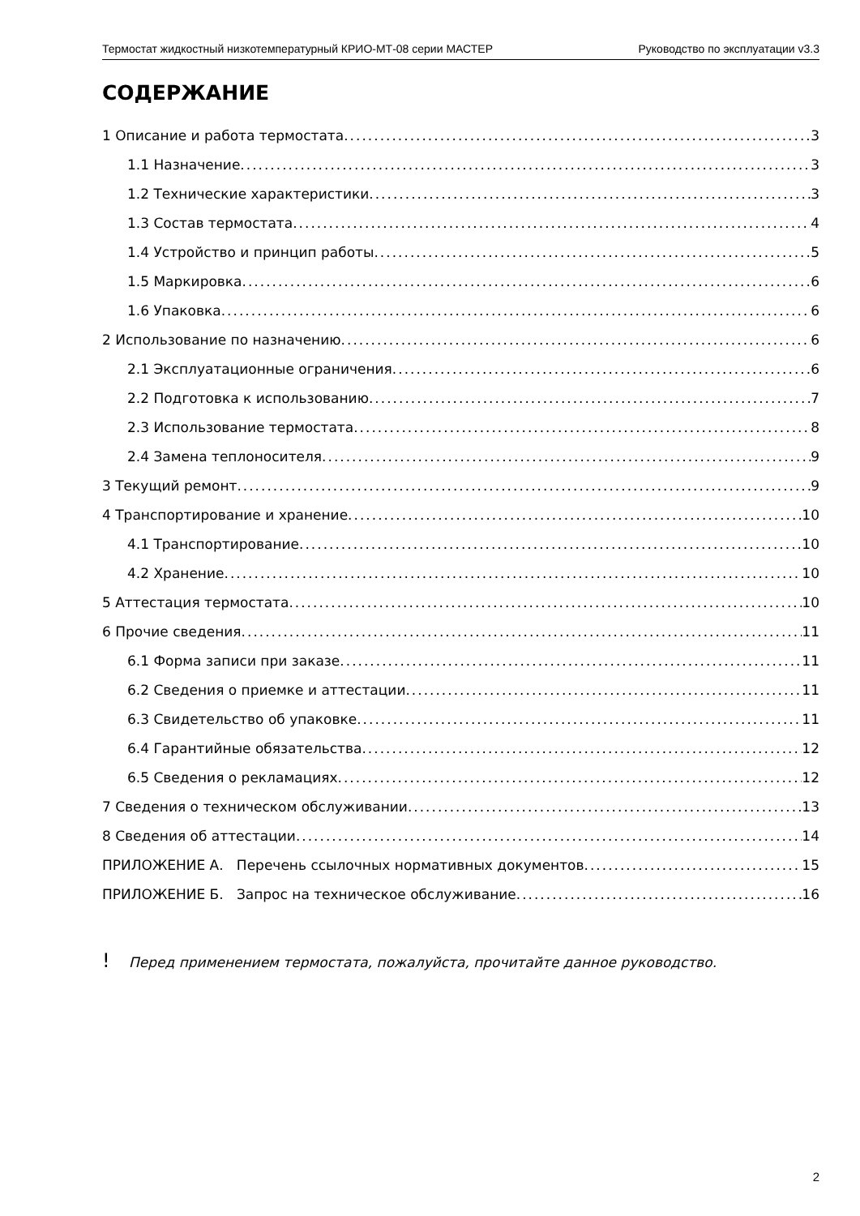Термостат жидкостный низкотемпературный КРИО-МТ-08 серии МАСТЕР Руководство по эксплуатации v3.3
СОДЕРЖАНИЕ
1 Описание и работа термостата 3
1.1 Назначение 3
1.2 Технические характеристики 3
1.3 Состав термостата 4
1.4 Устройство и принцип работы 5
1.5 Маркировка 6
1.6 Упаковка 6
2 Использование по назначению 6
2.1 Эксплуатационные ограничения 6
2.2 Подготовка к использованию 7
2.3 Использование термостата 8
2.4 Замена теплоносителя 9
3 Текущий ремонт 9
4 Транспортирование и хранение 10
4.1 Транспортирование 10
4.2 Хранение 10
5 Аттестация термостата 10
6 Прочие сведения 11
6.1 Форма записи при заказе 11
6.2 Сведения о приемке и аттестации 11
6.3 Свидетельство об упаковке 11
6.4 Гарантийные обязательства 12
6.5 Сведения о рекламациях 12
7 Сведения о техническом обслуживании 13
8 Сведения об аттестации 14
ПРИЛОЖЕНИЕ А. Перечень ссылочных нормативных документов 15
ПРИЛОЖЕНИЕ Б. Запрос на техническое обслуживание 16
! Перед применением термостата, пожалуйста, прочитайте данное руководство.
2